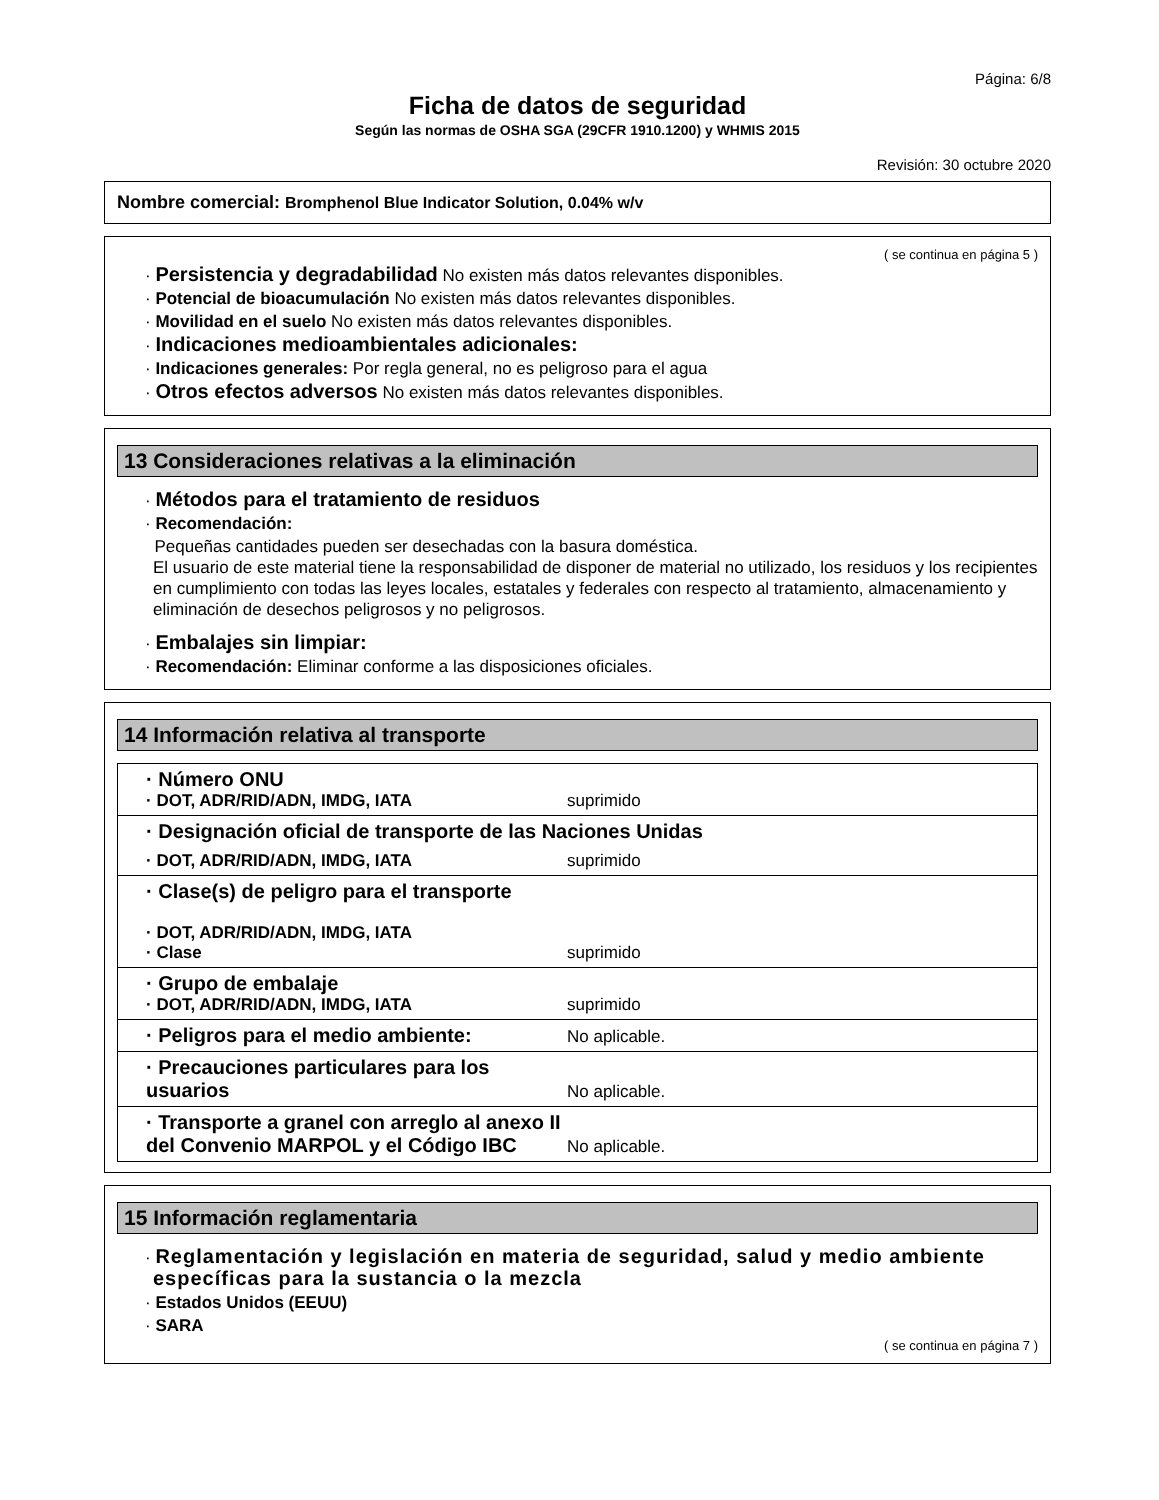Página: 6/8
Ficha de datos de seguridad
Según las normas de OSHA SGA (29CFR 1910.1200) y WHMIS 2015
Revisión: 30 octubre 2020
Nombre comercial: Bromphenol Blue Indicator Solution, 0.04% w/v
( se continua en página 5 )
· Persistencia y degradabilidad No existen más datos relevantes disponibles.
· Potencial de bioacumulación No existen más datos relevantes disponibles.
· Movilidad en el suelo No existen más datos relevantes disponibles.
· Indicaciones medioambientales adicionales:
· Indicaciones generales: Por regla general, no es peligroso para el agua
· Otros efectos adversos No existen más datos relevantes disponibles.
13 Consideraciones relativas a la eliminación
· Métodos para el tratamiento de residuos
· Recomendación:
Pequeñas cantidades pueden ser desechadas con la basura doméstica.
El usuario de este material tiene la responsabilidad de disponer de material no utilizado, los residuos y los recipientes en cumplimiento con todas las leyes locales, estatales y federales con respecto al tratamiento, almacenamiento y eliminación de desechos peligrosos y no peligrosos.
· Embalajes sin limpiar:
· Recomendación: Eliminar conforme a las disposiciones oficiales.
14 Información relativa al transporte
| · Número ONU · DOT, ADR/RID/ADN, IMDG, IATA | suprimido |
| · Designación oficial de transporte de las Naciones Unidas | |
| · DOT, ADR/RID/ADN, IMDG, IATA | suprimido |
| · Clase(s) de peligro para el transporte · DOT, ADR/RID/ADN, IMDG, IATA · Clase | suprimido |
| · Grupo de embalaje · DOT, ADR/RID/ADN, IMDG, IATA | suprimido |
| · Peligros para el medio ambiente: | No aplicable. |
| · Precauciones particulares para los usuarios | No aplicable. |
| · Transporte a granel con arreglo al anexo II del Convenio MARPOL y el Código IBC | No aplicable. |
15 Información reglamentaria
· Reglamentación y legislación en materia de seguridad, salud y medio ambiente específicas para la sustancia o la mezcla
· Estados Unidos (EEUU)
· SARA
( se continua en página 7 )